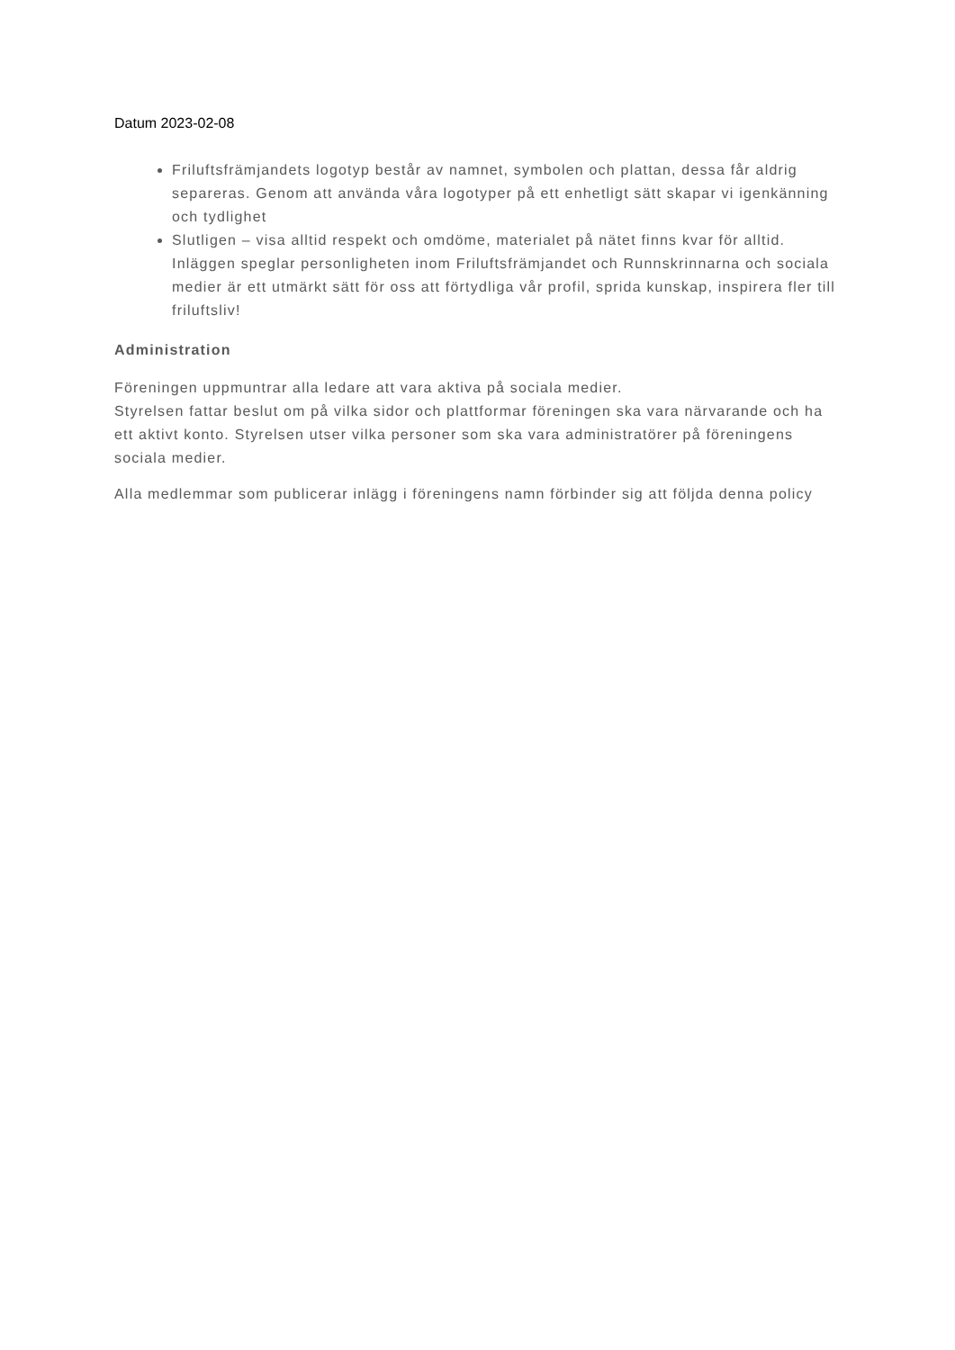Datum 2023-02-08
Friluftsfrämjandets logotyp består av namnet, symbolen och plattan, dessa får aldrig separeras. Genom att använda våra logotyper på ett enhetligt sätt skapar vi igenkänning och tydlighet
Slutligen – visa alltid respekt och omdöme, materialet på nätet finns kvar för alltid. Inläggen speglar personligheten inom Friluftsfrämjandet och Runnskrinnarna och sociala medier är ett utmärkt sätt för oss att förtydliga vår profil, sprida kunskap, inspirera fler till friluftsliv!
Administration
Föreningen uppmuntrar alla ledare att vara aktiva på sociala medier.
Styrelsen fattar beslut om på vilka sidor och plattformar föreningen ska vara närvarande och ha ett aktivt konto. Styrelsen utser vilka personer som ska vara administratörer på föreningens sociala medier.
Alla medlemmar som publicerar inlägg i föreningens namn förbinder sig att följda denna policy